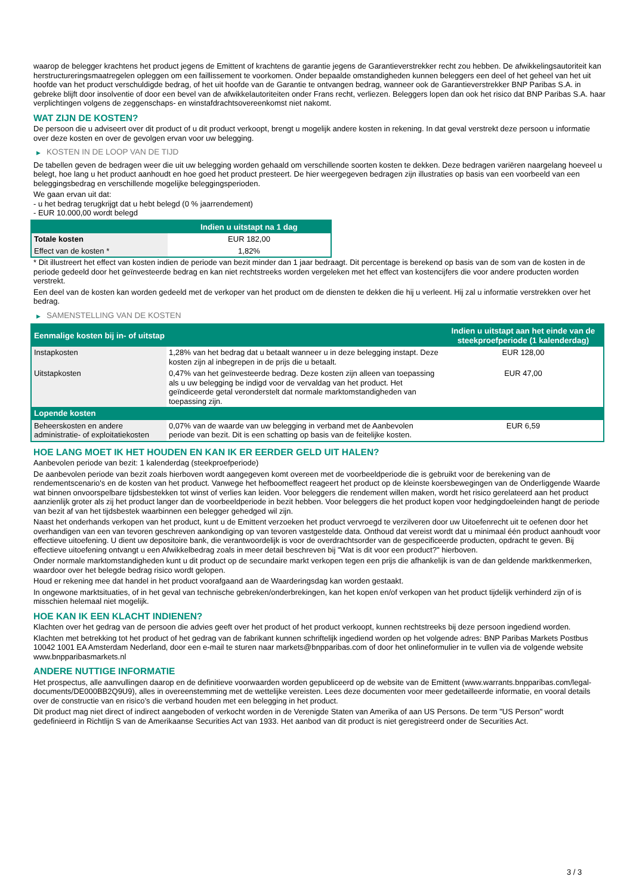waarop de belegger krachtens het product jegens de Emittent of krachtens de garantie jegens de Garantieverstrekker recht zou hebben. De afwikkelingsautoriteit kan herstructureringsmaatregelen opleggen om een faillissement te voorkomen. Onder bepaalde omstandigheden kunnen beleggers een deel of het geheel van het uit hoofde van het product verschuldigde bedrag, of het uit hoofde van de Garantie te ontvangen bedrag, wanneer ook de Garantieverstrekker BNP Paribas S.A. in gebreke blijft door insolventie of door een bevel van de afwikkelautoriteiten onder Frans recht, verliezen. Beleggers lopen dan ook het risico dat BNP Paribas S.A. haar verplichtingen volgens de zeggenschaps- en winstafdrachtsovereenkomst niet nakomt.
WAT ZIJN DE KOSTEN?
De persoon die u adviseert over dit product of u dit product verkoopt, brengt u mogelijk andere kosten in rekening. In dat geval verstrekt deze persoon u informatie over deze kosten en over de gevolgen ervan voor uw belegging.
▶ KOSTEN IN DE LOOP VAN DE TIJD
De tabellen geven de bedragen weer die uit uw belegging worden gehaald om verschillende soorten kosten te dekken. Deze bedragen variëren naargelang hoeveel u belegt, hoe lang u het product aanhoudt en hoe goed het product presteert. De hier weergegeven bedragen zijn illustraties op basis van een voorbeeld van een beleggingsbedrag en verschillende mogelijke beleggingsperioden.
We gaan ervan uit dat:
- u het bedrag terugkrijgt dat u hebt belegd (0 % jaarrendement)
- EUR 10.000,00 wordt belegd
| | Indien u uitstapt na 1 dag |
| --- | --- |
| Totale kosten | EUR 182,00 |
| Effect van de kosten * | 1,82% |
* Dit illustreert het effect van kosten indien de periode van bezit minder dan 1 jaar bedraagt. Dit percentage is berekend op basis van de som van de kosten in de periode gedeeld door het geïnvesteerde bedrag en kan niet rechtstreeks worden vergeleken met het effect van kostencijfers die voor andere producten worden verstrekt.
Een deel van de kosten kan worden gedeeld met de verkoper van het product om de diensten te dekken die hij u verleent. Hij zal u informatie verstrekken over het bedrag.
▶ SAMENSTELLING VAN DE KOSTEN
| Eenmalige kosten bij in- of uitstap | | Indien u uitstapt aan het einde van de steekproefperiode (1 kalenderdag) |
| --- | --- | --- |
| Instapkosten | 1,28% van het bedrag dat u betaalt wanneer u in deze belegging instapt. Deze kosten zijn al inbegrepen in de prijs die u betaalt. | EUR 128,00 |
| Uitstapkosten | 0,47% van het geïnvesteerde bedrag. Deze kosten zijn alleen van toepassing als u uw belegging be indigd voor de vervaldag van het product. Het geïndiceerde getal veronderstelt dat normale marktomstandigheden van toepassing zijn. | EUR 47,00 |
| Lopende kosten | | |
| Beheerskosten en andere administratie- of exploitatiekosten | 0,07% van de waarde van uw belegging in verband met de Aanbevolen periode van bezit. Dit is een schatting op basis van de feitelijke kosten. | EUR 6,59 |
HOE LANG MOET IK HET HOUDEN EN KAN IK ER EERDER GELD UIT HALEN?
Aanbevolen periode van bezit: 1 kalenderdag (steekproefperiode)
De aanbevolen periode van bezit zoals hierboven wordt aangegeven komt overeen met de voorbeeldperiode die is gebruikt voor de berekening van de rendementscenario's en de kosten van het product. Vanwege het hefboomeffect reageert het product op de kleinste koersbewegingen van de Onderliggende Waarde wat binnen onvoorspelbare tijdsbestekken tot winst of verlies kan leiden. Voor beleggers die rendement willen maken, wordt het risico gerelateerd aan het product aanzienlijk groter als zij het product langer dan de voorbeeldperiode in bezit hebben. Voor beleggers die het product kopen voor hedgingdoeleinden hangt de periode van bezit af van het tijdsbestek waarbinnen een belegger gehedged wil zijn.
Naast het onderhands verkopen van het product, kunt u de Emittent verzoeken het product vervroegd te verzilveren door uw Uitoefenrecht uit te oefenen door het overhandigen van een van tevoren geschreven aankondiging op van tevoren vastgestelde data. Onthoud dat vereist wordt dat u minimaal één product aanhoudt voor effectieve uitoefening. U dient uw depositoire bank, die verantwoordelijk is voor de overdrachtsorder van de gespecificeerde producten, opdracht te geven. Bij effectieve uitoefening ontvangt u een Afwikkelbedrag zoals in meer detail beschreven bij "Wat is dit voor een product?" hierboven.
Onder normale marktomstandigheden kunt u dit product op de secundaire markt verkopen tegen een prijs die afhankelijk is van de dan geldende marktkenmerken, waardoor over het belegde bedrag risico wordt gelopen.
Houd er rekening mee dat handel in het product voorafgaand aan de Waarderingsdag kan worden gestaakt.
In ongewone marktsituaties, of in het geval van technische gebreken/onderbrekingen, kan het kopen en/of verkopen van het product tijdelijk verhinderd zijn of is misschien helemaal niet mogelijk.
HOE KAN IK EEN KLACHT INDIENEN?
Klachten over het gedrag van de persoon die advies geeft over het product of het product verkoopt, kunnen rechtstreeks bij deze persoon ingediend worden.
Klachten met betrekking tot het product of het gedrag van de fabrikant kunnen schriftelijk ingediend worden op het volgende adres: BNP Paribas Markets Postbus 10042 1001 EA Amsterdam Nederland, door een e-mail te sturen naar markets@bnpparibas.com of door het onlineformulier in te vullen via de volgende website www.bnpparibasmarkets.nl
ANDERE NUTTIGE INFORMATIE
Het prospectus, alle aanvullingen daarop en de definitieve voorwaarden worden gepubliceerd op de website van de Emittent (www.warrants.bnpparibas.com/legal-documents/DE000BB2Q9U9), alles in overeenstemming met de wettelijke vereisten. Lees deze documenten voor meer gedetailleerde informatie, en vooral details over de constructie van en risico’s die verband houden met een belegging in het product.
Dit product mag niet direct of indirect aangeboden of verkocht worden in de Verenigde Staten van Amerika of aan US Persons. De term "US Person" wordt gedefinieerd in Richtlijn S van de Amerikaanse Securities Act van 1933. Het aanbod van dit product is niet geregistreerd onder de Securities Act.
3 / 3